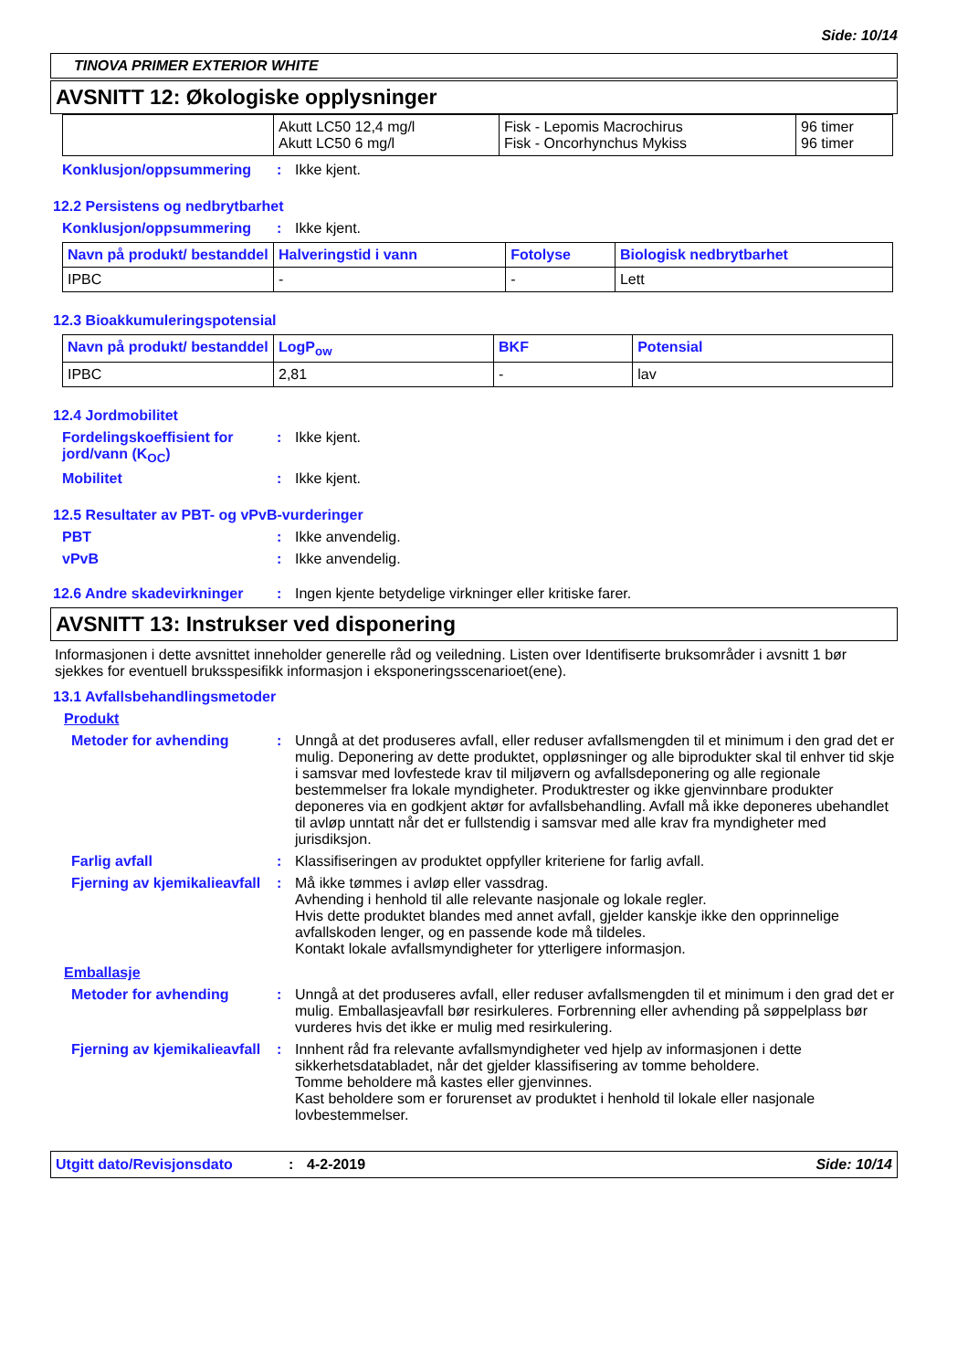Side: 10/14
TINOVA PRIMER EXTERIOR WHITE
AVSNITT 12: Økologiske opplysninger
| | Akutt LC50 12,4 mg/l Akutt LC50 6 mg/l | Fisk - Lepomis Macrochirus Fisk - Oncorhynchus Mykiss | 96 timer 96 timer |
Konklusjon/oppsummering: Ikke kjent.
12.2 Persistens og nedbrytbarhet
Konklusjon/oppsummering: Ikke kjent.
| Navn på produkt/ bestanddel | Halveringstid i vann | Fotolyse | Biologisk nedbrytbarhet |
| --- | --- | --- | --- |
| IPBC | - | - | Lett |
12.3 Bioakkumuleringspotensial
| Navn på produkt/ bestanddel | LogP<sub>ow</sub> | BKF | Potensial |
| --- | --- | --- | --- |
| IPBC | 2,81 | - | lav |
12.4 Jordmobilitet
Fordelingskoeffisient for jord/vann (K<sub>OC</sub>): Ikke kjent.
Mobilitet: Ikke kjent.
12.5 Resultater av PBT- og vPvB-vurderinger
PBT: Ikke anvendelig.
vPvB: Ikke anvendelig.
12.6 Andre skadevirkninger: Ingen kjente betydelige virkninger eller kritiske farer.
AVSNITT 13: Instrukser ved disponering
Informasjonen i dette avsnittet inneholder generelle råd og veiledning. Listen over Identifiserte bruksområder i avsnitt 1 bør sjekkes for eventuell bruksspesifikk informasjon i eksponeringsscenarioet(ene).
13.1 Avfallsbehandlingsmetoder
Produkt
Metoder for avhending: Unngå at det produseres avfall, eller reduser avfallsmengden til et minimum i den grad det er mulig. Deponering av dette produktet, oppløsninger og alle biprodukter skal til enhver tid skje i samsvar med lovfestede krav til miljøvern og avfallsdeponering og alle regionale bestemmelser fra lokale myndigheter. Produktrester og ikke gjenvinnbare produkter deponeres via en godkjent aktør for avfallsbehandling. Avfall må ikke deponeres ubehandlet til avløp unntatt når det er fullstendig i samsvar med alle krav fra myndigheter med jurisdiksjon.
Farlig avfall: Klassifiseringen av produktet oppfyller kriteriene for farlig avfall.
Fjerning av kjemikalieavfall: Må ikke tømmes i avløp eller vassdrag.
Avhending i henhold til alle relevante nasjonale og lokale regler.
Hvis dette produktet blandes med annet avfall, gjelder kanskje ikke den opprinnelige avfallskoden lenger, og en passende kode må tildeles.
Kontakt lokale avfallsmyndigheter for ytterligere informasjon.
Emballasje
Metoder for avhending: Unngå at det produseres avfall, eller reduser avfallsmengden til et minimum i den grad det er mulig. Emballasjeavfall bør resirkuleres. Forbrenning eller avhending på søppelplass bør vurderes hvis det ikke er mulig med resirkulering.
Fjerning av kjemikalieavfall: Innhent råd fra relevante avfallsmyndigheter ved hjelp av informasjonen i dette sikkerhetsdatabladet, når det gjelder klassifisering av tomme beholdere.
Tomme beholdere må kastes eller gjenvinnes.
Kast beholdere som er forurenset av produktet i henhold til lokale eller nasjonale lovbestemmelser.
Utgitt dato/Revisjonsdato: 4-2-2019 Side: 10/14